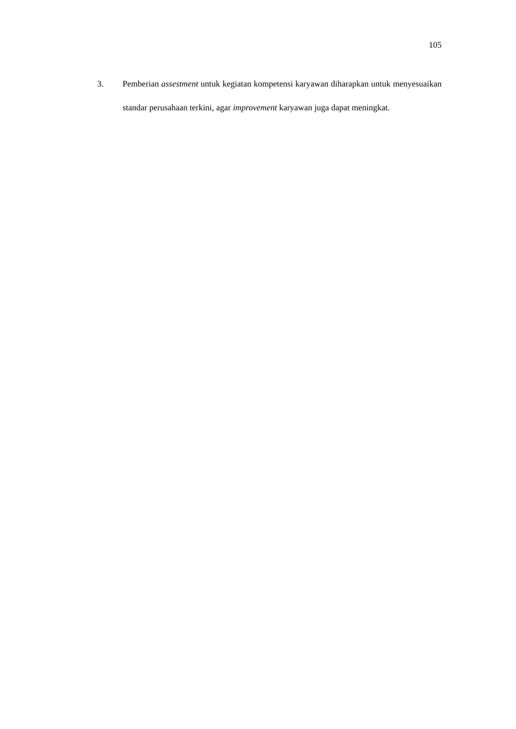105
3. Pemberian assestment untuk kegiatan kompetensi karyawan diharapkan untuk menyesuaikan standar perusahaan terkini, agar improvement karyawan juga dapat meningkat.